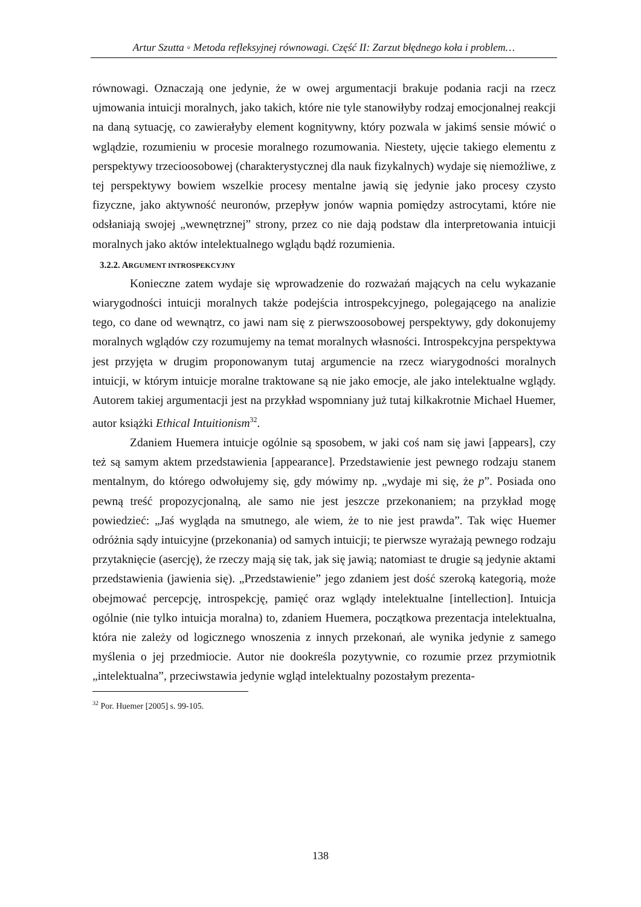Artur Szutta ◦ Metoda refleksyjnej równowagi. Część II: Zarzut błędnego koła i problem…
równowagi. Oznaczają one jedynie, że w owej argumentacji brakuje podania racji na rzecz ujmowania intuicji moralnych, jako takich, które nie tyle stanowiłyby rodzaj emocjonalnej reakcji na daną sytuację, co zawierałyby element kognitywny, który pozwala w jakimś sensie mówić o wglądzie, rozumieniu w procesie moralnego rozumowania. Niestety, ujęcie takiego elementu z perspektywy trzecioosobowej (charakterystycznej dla nauk fizykalnych) wydaje się niemożliwe, z tej perspektywy bowiem wszelkie procesy mentalne jawią się jedynie jako procesy czysto fizyczne, jako aktywność neuronów, przepływ jonów wapnia pomiędzy astrocytami, które nie odsłaniają swojej „wewnętrznej” strony, przez co nie dają podstaw dla interpretowania intuicji moralnych jako aktów intelektualnego wglądu bądź rozumienia.
3.2.2. ARGUMENT INTROSPEKCYJNY
Konieczne zatem wydaje się wprowadzenie do rozważań mających na celu wykazanie wiarygodności intuicji moralnych także podejścia introspekcyjnego, polegającego na analizie tego, co dane od wewnątrz, co jawi nam się z pierwszoosobowej perspektywy, gdy dokonujemy moralnych wglądów czy rozumujemy na temat moralnych własności. Introspekcyjna perspektywa jest przyjęta w drugim proponowanym tutaj argumencie na rzecz wiarygodności moralnych intuicji, w którym intuicje moralne traktowane są nie jako emocje, ale jako intelektualne wglądy. Autorem takiej argumentacji jest na przykład wspomniany już tutaj kilkakrotnie Michael Huemer, autor książki Ethical Intuitionism<sup>32</sup>.
Zdaniem Huemera intuicje ogólnie są sposobem, w jaki coś nam się jawi [appears], czy też są samym aktem przedstawienia [appearance]. Przedstawienie jest pewnego rodzaju stanem mentalnym, do którego odwołujemy się, gdy mówimy np. „wydaje mi się, że p”. Posiada ono pewną treść propozycjonalną, ale samo nie jest jeszcze przekonaniem; na przykład mogę powiedzieć: „Jaś wygląda na smutnego, ale wiem, że to nie jest prawda”. Tak więc Huemer odróżnia sądy intuicyjne (przekonania) od samych intuicji; te pierwsze wyrażają pewnego rodzaju przytaknięcie (asercję), że rzeczy mają się tak, jak się jawią; natomiast te drugie są jedynie aktami przedstawienia (jawienia się). „Przedstawienie” jego zdaniem jest dość szeroką kategorią, może obejmować percepcję, introspekcję, pamięć oraz wglądy intelektualne [intellection]. Intuicja ogólnie (nie tylko intuicja moralna) to, zdaniem Huemera, początkowa prezentacja intelektualna, która nie zależy od logicznego wnoszenia z innych przekonań, ale wynika jedynie z samego myślenia o jej przedmiocie. Autor nie dookreśla pozytywnie, co rozumie przez przymiotnik „intelektualna”, przeciwstawia jedynie wgląd intelektualny pozostałym prezenta-
<sup>32</sup> Por. Huemer [2005] s. 99-105.
138